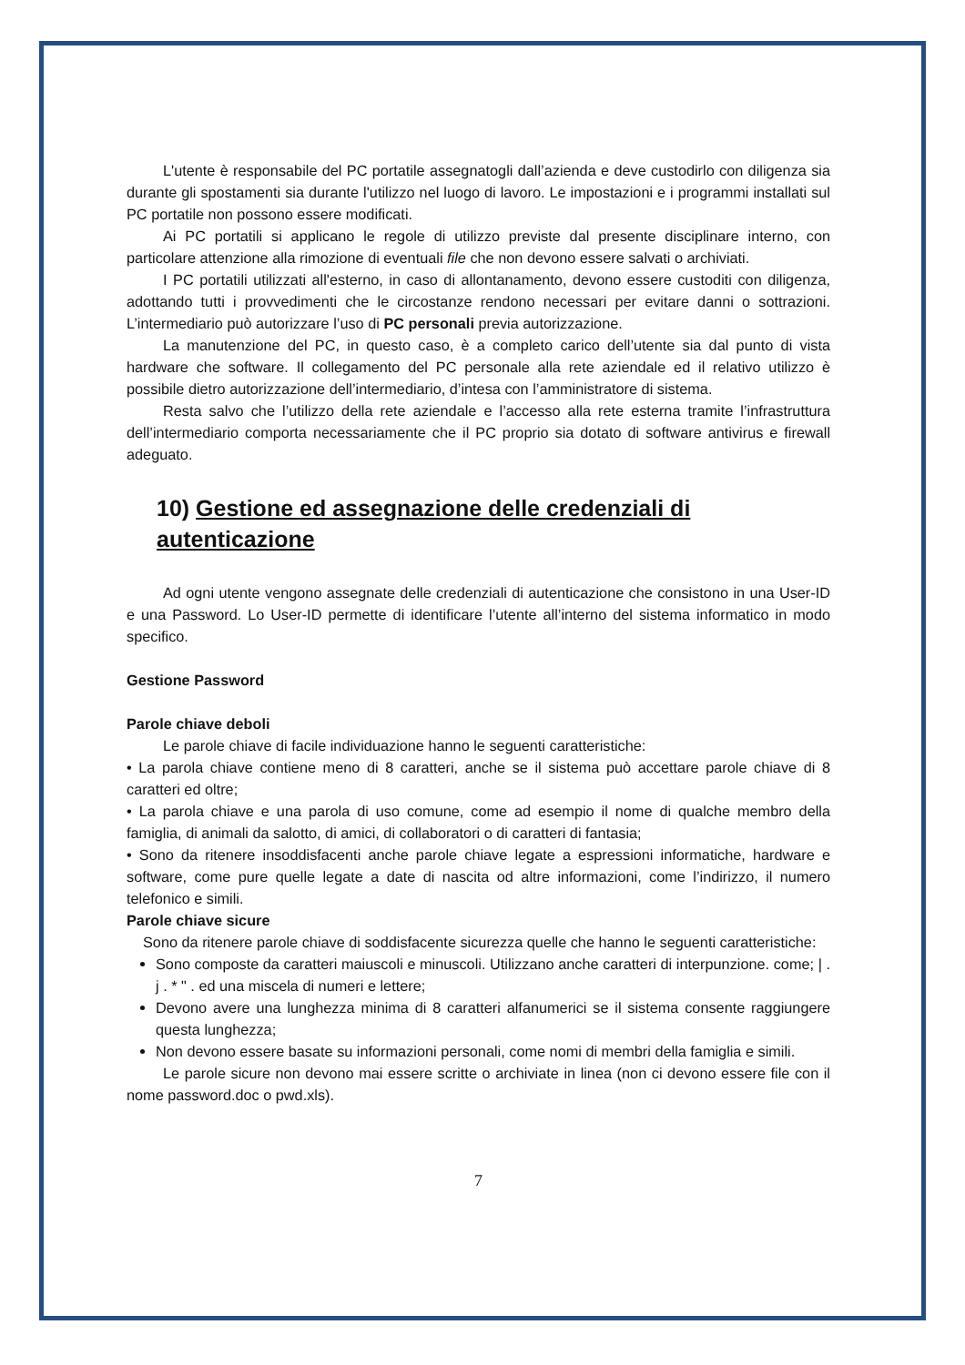L'utente è responsabile del PC portatile assegnatogli dall’azienda e deve custodirlo con diligenza sia durante gli spostamenti sia durante l'utilizzo nel luogo di lavoro. Le impostazioni e i programmi installati sul PC portatile non possono essere modificati.
Ai PC portatili si applicano le regole di utilizzo previste dal presente disciplinare interno, con particolare attenzione alla rimozione di eventuali file che non devono essere salvati o archiviati.
I PC portatili utilizzati all'esterno, in caso di allontanamento, devono essere custoditi con diligenza, adottando tutti i provvedimenti che le circostanze rendono necessari per evitare danni o sottrazioni. L’intermediario può autorizzare l’uso di PC personali previa autorizzazione.
La manutenzione del PC, in questo caso, è a completo carico dell’utente sia dal punto di vista hardware che software. Il collegamento del PC personale alla rete aziendale ed il relativo utilizzo è possibile dietro autorizzazione dell’intermediario, d’intesa con l’amministratore di sistema.
Resta salvo che l’utilizzo della rete aziendale e l’accesso alla rete esterna tramite l’infrastruttura dell’intermediario comporta necessariamente che il PC proprio sia dotato di software antivirus e firewall adeguato.
10) Gestione ed assegnazione delle credenziali di autenticazione
Ad ogni utente vengono assegnate delle credenziali di autenticazione che consistono in una User-ID e una Password. Lo User-ID permette di identificare l’utente all’interno del sistema informatico in modo specifico.
Gestione Password
Parole chiave deboli
Le parole chiave di facile individuazione hanno le seguenti caratteristiche:
• La parola chiave contiene meno di 8 caratteri, anche se il sistema può accettare parole chiave di 8 caratteri ed oltre;
• La parola chiave e una parola di uso comune, come ad esempio il nome di qualche membro della famiglia, di animali da salotto, di amici, di collaboratori o di caratteri di fantasia;
• Sono da ritenere insoddisfacenti anche parole chiave legate a espressioni informatiche, hardware e software, come pure quelle legate a date di nascita od altre informazioni, come l’indirizzo, il numero telefonico e simili.
Parole chiave sicure
Sono da ritenere parole chiave di soddisfacente sicurezza quelle che hanno le seguenti caratteristiche:
Sono composte da caratteri maiuscoli e minuscoli. Utilizzano anche caratteri di interpunzione. come; | . j . * " . ed una miscela di numeri e lettere;
Devono avere una lunghezza minima di 8 caratteri alfanumerici se il sistema consente raggiungere questa lunghezza;
Non devono essere basate su informazioni personali, come nomi di membri della famiglia e simili.
Le parole sicure non devono mai essere scritte o archiviate in linea (non ci devono essere file con il nome password.doc o pwd.xls).
7